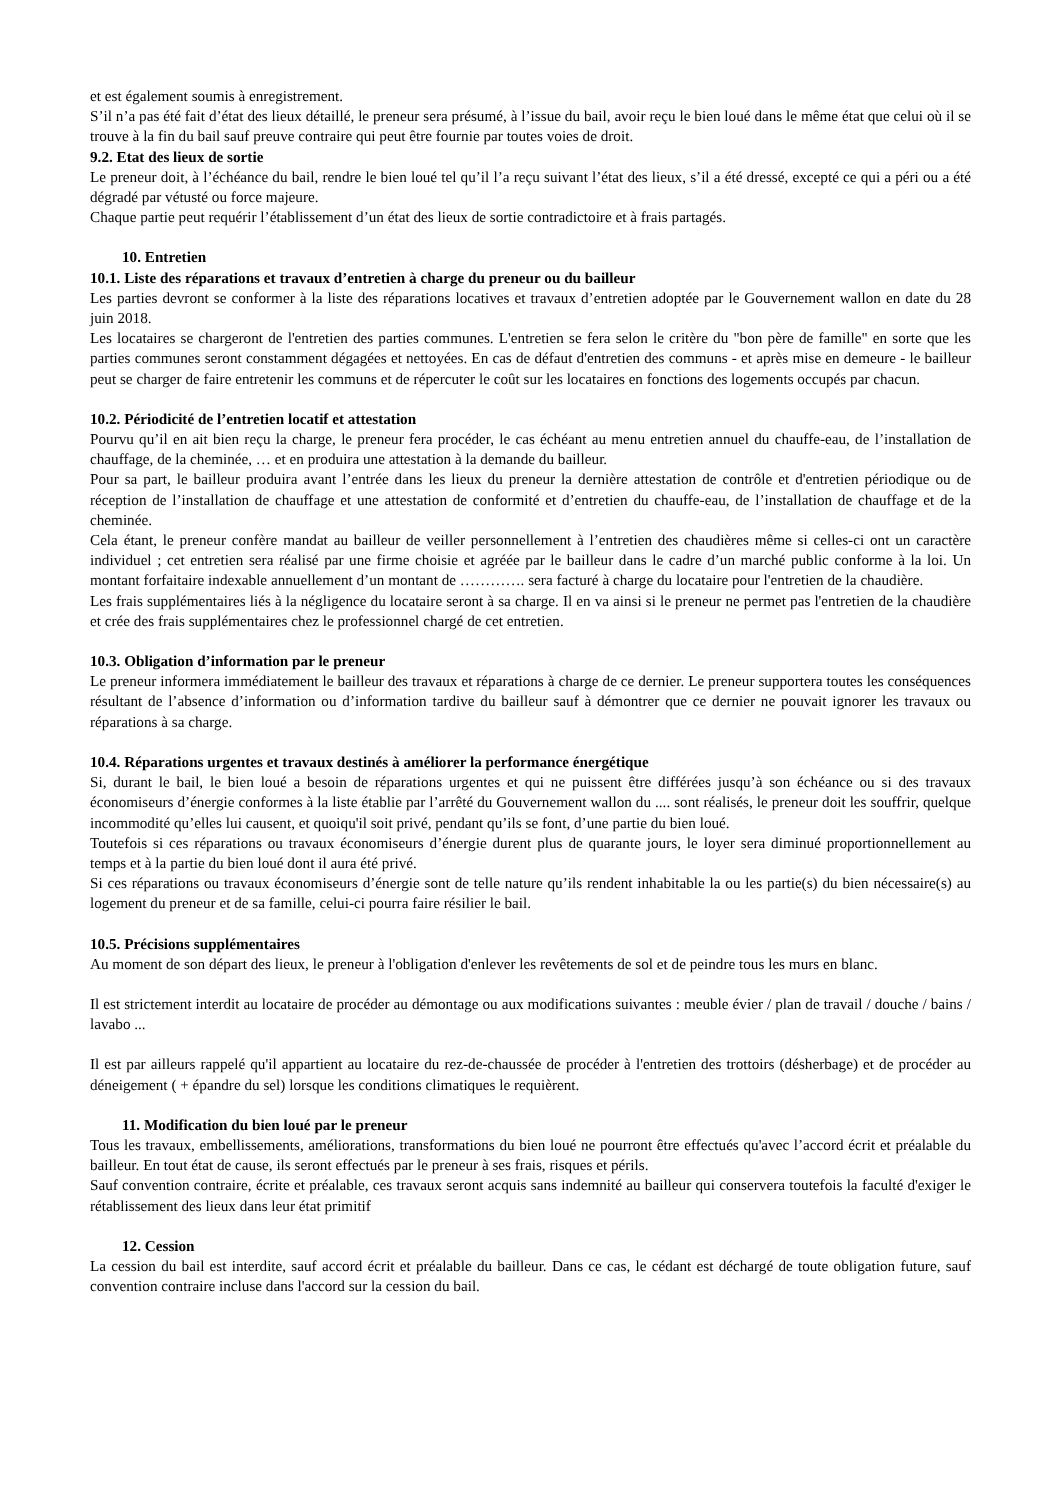et est également soumis à enregistrement.
S’il n’a pas été fait d’état des lieux détaillé, le preneur sera présumé, à l’issue du bail, avoir reçu le bien loué dans le même état que celui où il se trouve à la fin du bail sauf preuve contraire qui peut être fournie par toutes voies de droit.
9.2. Etat des lieux de sortie
Le preneur doit, à l’échéance du bail, rendre le bien loué tel qu’il l’a reçu suivant l’état des lieux, s’il a été dressé, excepté ce qui a péri ou a été dégradé par vétusté ou force majeure.
Chaque partie peut requérir l’établissement d’un état des lieux de sortie contradictoire et à frais partagés.
10. Entretien
10.1. Liste des réparations et travaux d’entretien à charge du preneur ou du bailleur
Les parties devront se conformer à la liste des réparations locatives et travaux d’entretien adoptée par le Gouvernement wallon en date du 28 juin 2018.
Les locataires se chargeront de l'entretien des parties communes. L'entretien se fera selon le critère du "bon père de famille" en sorte que les parties communes seront constamment dégagées et nettoyées. En cas de défaut d'entretien des communs - et après mise en demeure - le bailleur peut se charger de faire entretenir les communs et de répercuter le coût sur les locataires en fonctions des logements occupés par chacun.
10.2. Périodicité de l’entretien locatif et attestation
Pourvu qu’il en ait bien reçu la charge, le preneur fera procéder, le cas échéant au menu entretien annuel du chauffe-eau, de l’installation de chauffage, de la cheminée, … et en produira une attestation à la demande du bailleur.
Pour sa part, le bailleur produira avant l’entrée dans les lieux du preneur la dernière attestation de contrôle et d'entretien périodique ou de réception de l’installation de chauffage et une attestation de conformité et d’entretien du chauffe-eau, de l’installation de chauffage et de la cheminée.
Cela étant, le preneur confère mandat au bailleur de veiller personnellement à l’entretien des chaudières même si celles-ci ont un caractère individuel ; cet entretien sera réalisé par une firme choisie et agréée par le bailleur dans le cadre d’un marché public conforme à la loi. Un montant forfaitaire indexable annuellement d’un montant de …………. sera facturé à charge du locataire pour l'entretien de la chaudière.
Les frais supplémentaires liés à la négligence du locataire seront à sa charge. Il en va ainsi si le preneur ne permet pas l'entretien de la chaudière et crée des frais supplémentaires chez le professionnel chargé de cet entretien.
10.3. Obligation d’information par le preneur
Le preneur informera immédiatement le bailleur des travaux et réparations à charge de ce dernier. Le preneur supportera toutes les conséquences résultant de l’absence d’information ou d’information tardive du bailleur sauf à démontrer que ce dernier ne pouvait ignorer les travaux ou réparations à sa charge.
10.4. Réparations urgentes et travaux destinés à améliorer la performance énergétique
Si, durant le bail, le bien loué a besoin de réparations urgentes et qui ne puissent être différées jusqu’à son échéance ou si des travaux économiseurs d’énergie conformes à la liste établie par l’arrêté du Gouvernement wallon du .... sont réalisés, le preneur doit les souffrir, quelque incommodité qu’elles lui causent, et quoiqu'il soit privé, pendant qu’ils se font, d’une partie du bien loué.
Toutefois si ces réparations ou travaux économiseurs d’énergie durent plus de quarante jours, le loyer sera diminué proportionnellement au temps et à la partie du bien loué dont il aura été privé.
Si ces réparations ou travaux économiseurs d’énergie sont de telle nature qu’ils rendent inhabitable la ou les partie(s) du bien nécessaire(s) au logement du preneur et de sa famille, celui-ci pourra faire résilier le bail.
10.5. Précisions supplémentaires
Au moment de son départ des lieux, le preneur à l'obligation d'enlever les revêtements de sol et de peindre tous les murs en blanc.
Il est strictement interdit au locataire de procéder au démontage ou aux modifications suivantes : meuble évier / plan de travail / douche / bains / lavabo ...
Il est par ailleurs rappelé qu'il appartient au locataire du rez-de-chaussée de procéder à l'entretien des trottoirs (désherbage) et de procéder au déneigement ( + épandre du sel) lorsque les conditions climatiques le requièrent.
11. Modification du bien loué par le preneur
Tous les travaux, embellissements, améliorations, transformations du bien loué ne pourront être effectués qu'avec l’accord écrit et préalable du bailleur. En tout état de cause, ils seront effectués par le preneur à ses frais, risques et périls.
Sauf convention contraire, écrite et préalable, ces travaux seront acquis sans indemnité au bailleur qui conservera toutefois la faculté d'exiger le rétablissement des lieux dans leur état primitif
12. Cession
La cession du bail est interdite, sauf accord écrit et préalable du bailleur. Dans ce cas, le cédant est déchargé de toute obligation future, sauf convention contraire incluse dans l'accord sur la cession du bail.